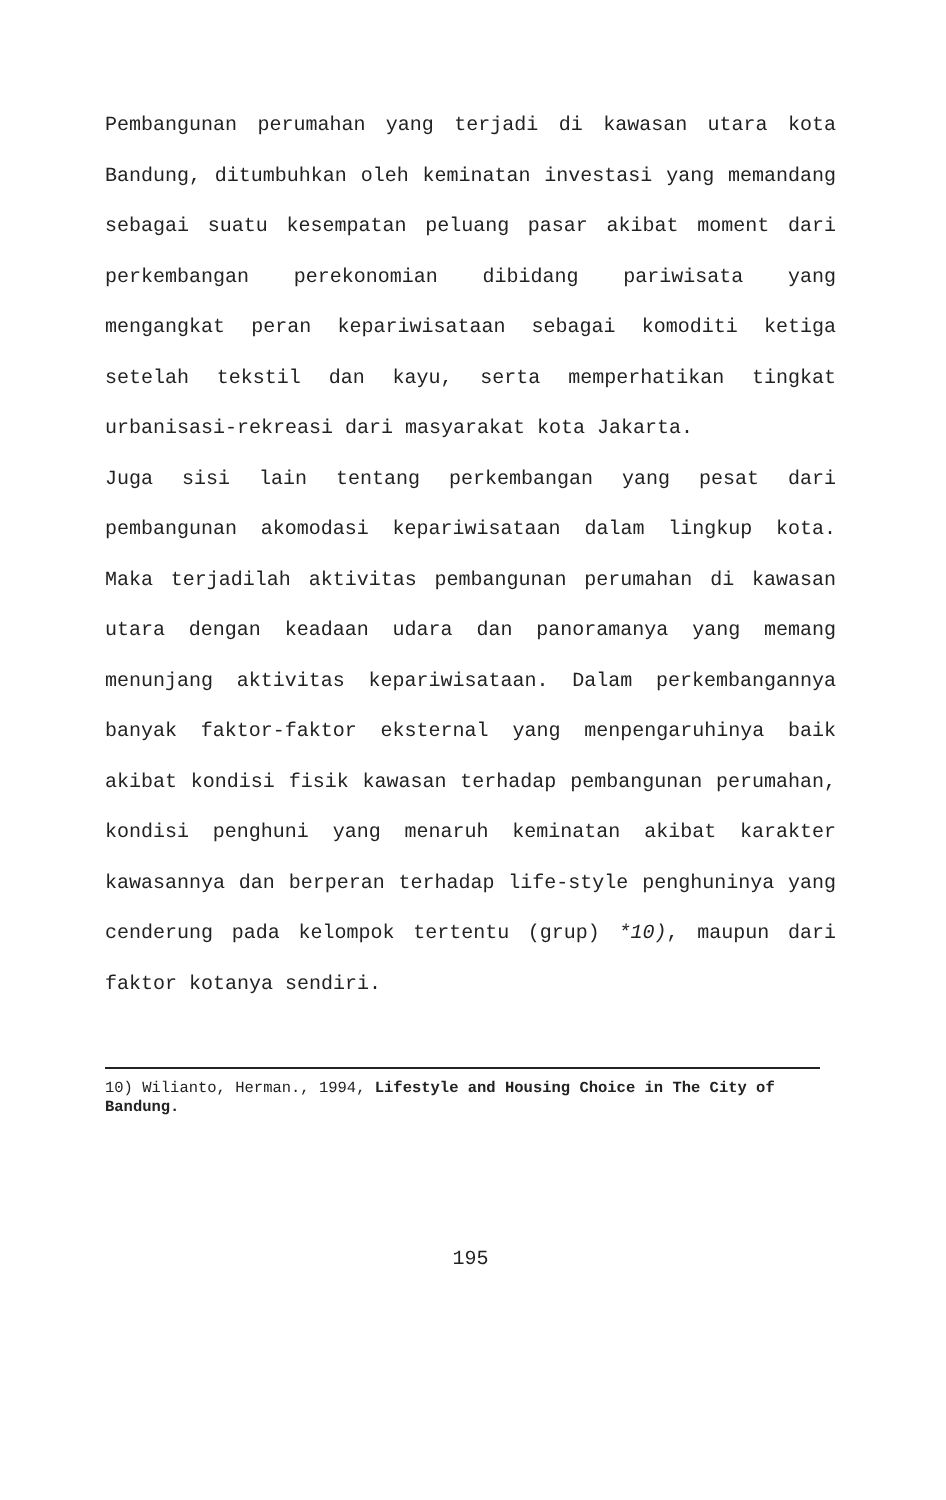Pembangunan perumahan yang terjadi di kawasan utara kota Bandung, ditumbuhkan oleh keminatan investasi yang memandang sebagai suatu kesempatan peluang pasar akibat moment dari perkembangan perekonomian dibidang pariwisata yang mengangkat peran kepariwisataan sebagai komoditi ketiga setelah tekstil dan kayu, serta memperhatikan tingkat urbanisasi-rekreasi dari masyarakat kota Jakarta.
Juga sisi lain tentang perkembangan yang pesat dari pembangunan akomodasi kepariwisataan dalam lingkup kota. Maka terjadilah aktivitas pembangunan perumahan di kawasan utara dengan keadaan udara dan panoramanya yang memang menunjang aktivitas kepariwisataan. Dalam perkembangannya banyak faktor-faktor eksternal yang menpengaruhinya baik akibat kondisi fisik kawasan terhadap pembangunan perumahan, kondisi penghuni yang menaruh keminatan akibat karakter kawasannya dan berperan terhadap life-style penghuninya yang cenderung pada kelompok tertentu (grup) *10), maupun dari faktor kotanya sendiri.
10) Wilianto, Herman., 1994, Lifestyle and Housing Choice in The City of Bandung.
195